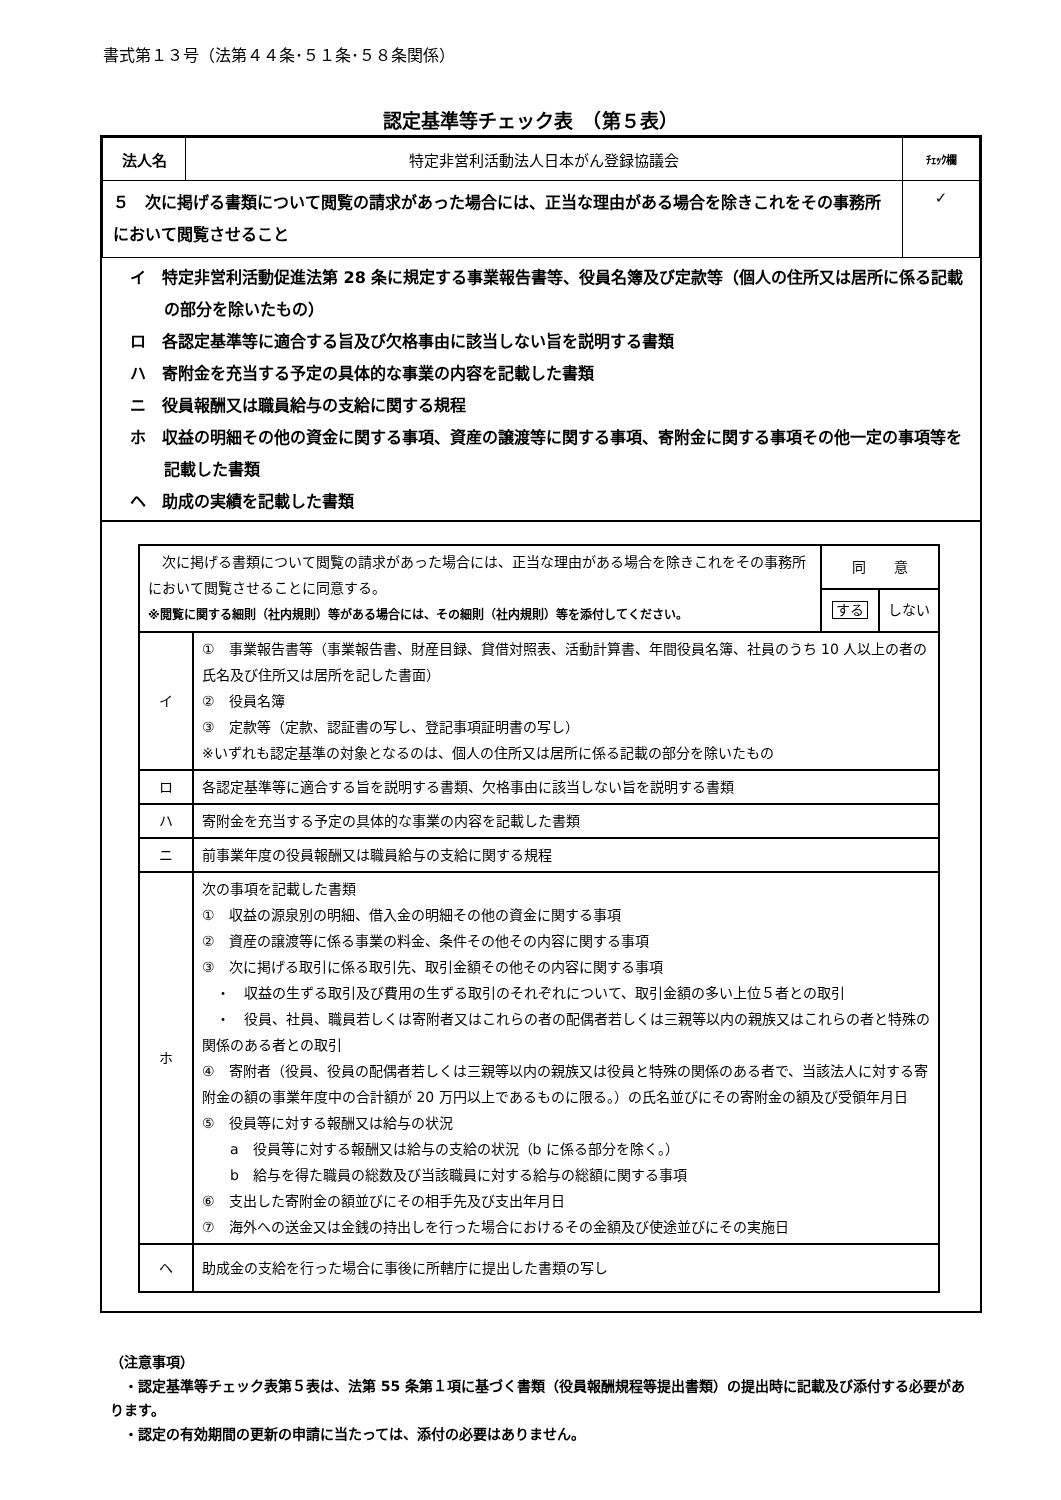書式第１３号（法第４４条･５１条･５８条関係）
認定基準等チェック表　（第５表）
| 法人名 | 特定非営利活動法人日本がん登録協議会 | ﾁｪｯｸ欄 |
| ５ 次に掲げる書類について閲覧の請求があった場合には、正当な理由がある場合を除きこれをその事務所において閲覧させること | | ✓ |
イ　特定非営利活動促進法第 28 条に規定する事業報告書等、役員名簿及び定款等（個人の住所又は居所に係る記載の部分を除いたもの）
ロ　各認定基準等に適合する旨及び欠格事由に該当しない旨を説明する書類
ハ　寄附金を充当する予定の具体的な事業の内容を記載した書類
ニ　役員報酬又は職員給与の支給に関する規程
ホ　収益の明細その他の資金に関する事項、資産の譲渡等に関する事項、寄附金に関する事項その他一定の事項等を記載した書類
ヘ　助成の実績を記載した書類
| 次に掲げる書類について閲覧の請求があった場合には、正当な理由がある場合を除きこれをその事務所において閲覧させることに同意する。 ※閲覧に関する細則（社内規則）等がある場合には、その細則（社内規則）等を添付してください。 | | 同 意 | |
| | | する | しない |
| イ | ① 事業報告書等（事業報告書、財産目録、貸借対照表、活動計算書、年間役員名簿、社員のうち 10 人以上の者の氏名及び住所又は居所を記した書面） ② 役員名簿 ③ 定款等（定款、認証書の写し、登記事項証明書の写し） ※いずれも認定基準の対象となるのは、個人の住所又は居所に係る記載の部分を除いたもの | | |
| ロ | 各認定基準等に適合する旨を説明する書類、欠格事由に該当しない旨を説明する書類 | | |
| ハ | 寄附金を充当する予定の具体的な事業の内容を記載した書類 | | |
| ニ | 前事業年度の役員報酬又は職員給与の支給に関する規程 | | |
| ホ | 次の事項を記載した書類 ① 収益の源泉別の明細、借入金の明細その他の資金に関する事項 ② 資産の譲渡等に係る事業の料金、条件その他その内容に関する事項 ③ 次に掲げる取引に係る取引先、取引金額その他その内容に関する事項 ・ 収益の生ずる取引及び費用の生ずる取引のそれぞれについて、取引金額の多い上位５者との取引 ・ 役員、社員、職員若しくは寄附者又はこれらの者の配偶者若しくは三親等以内の親族又はこれらの者と特殊の関係のある者との取引 ④ 寄附者（役員、役員の配偶者若しくは三親等以内の親族又は役員と特殊の関係のある者で、当該法人に対する寄附金の額の事業年度中の合計額が 20 万円以上であるものに限る。）の氏名並びにその寄附金の額及び受領年月日 ⑤ 役員等に対する報酬又は給与の状況 a 役員等に対する報酬又は給与の支給の状況（b に係る部分を除く。） b 給与を得た職員の総数及び当該職員に対する給与の総額に関する事項 ⑥ 支出した寄附金の額並びにその相手先及び支出年月日 ⑦ 海外への送金又は金銭の持出しを行った場合におけるその金額及び使途並びにその実施日 | | |
| ヘ | 助成金の支給を行った場合に事後に所轄庁に提出した書類の写し | | |
（注意事項）
　・認定基準等チェック表第５表は、法第 55 条第１項に基づく書類（役員報酬規程等提出書類）の提出時に記載及び添付する必要があります。
　・認定の有効期間の更新の申請に当たっては、添付の必要はありません。